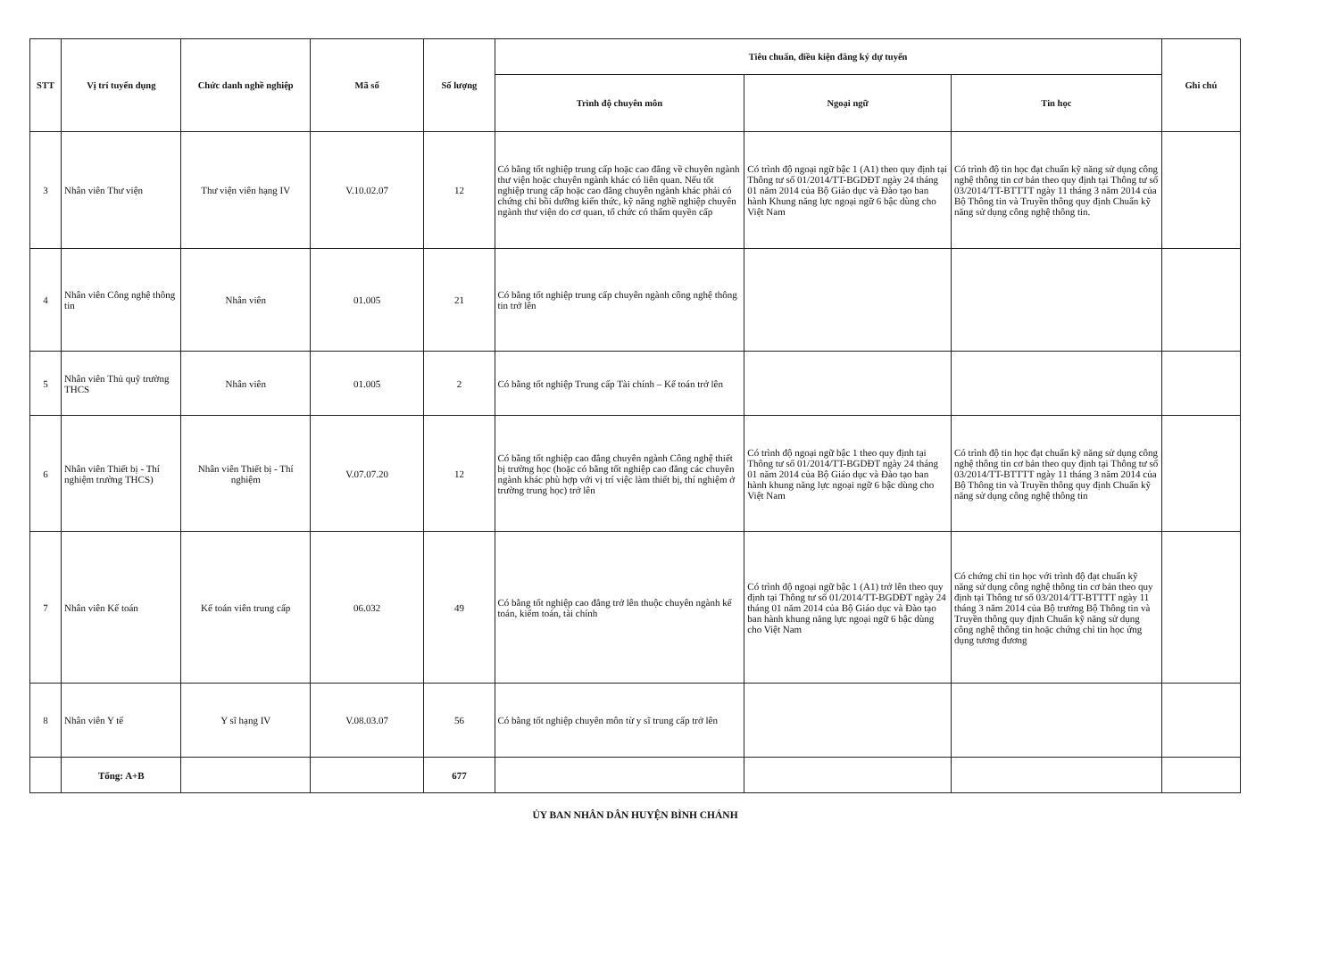| STT | Vị trí tuyển dụng | Chức danh nghề nghiệp | Mã số | Số lượng | Tiêu chuẩn, điều kiện đăng ký dự tuyển | | | Ghi chú |
| --- | --- | --- | --- | --- | --- | --- | --- | --- |
| | | | | | Trình độ chuyên môn | Ngoại ngữ | Tin học | |
| 3 | Nhân viên Thư viện | Thư viện viên hạng IV | V.10.02.07 | 12 | Có bằng tốt nghiệp trung cấp hoặc cao đẳng về chuyên ngành thư viện hoặc chuyên ngành khác có liên quan. Nếu tốt nghiệp trung cấp hoặc cao đẳng chuyên ngành khác phải có chứng chỉ bồi dưỡng kiến thức, kỹ năng nghề nghiệp chuyên ngành thư viện do cơ quan, tổ chức có thẩm quyền cấp | Có trình độ ngoại ngữ bậc 1 (A1) theo quy định tại Thông tư số 01/2014/TT-BGDĐT ngày 24 tháng 01 năm 2014 của Bộ Giáo dục và Đào tạo ban hành Khung năng lực ngoại ngữ 6 bậc dùng cho Việt Nam | Có trình độ tin học đạt chuẩn kỹ năng sử dụng công nghệ thông tin cơ bản theo quy định tại Thông tư số 03/2014/TT-BTTTT ngày 11 tháng 3 năm 2014 của Bộ Thông tin và Truyền thông quy định Chuẩn kỹ năng sử dụng công nghệ thông tin. | |
| 4 | Nhân viên Công nghệ thông tin | Nhân viên | 01.005 | 21 | Có bằng tốt nghiệp trung cấp chuyên ngành công nghệ thông tin trở lên | | | |
| 5 | Nhân viên Thủ quỹ trường THCS | Nhân viên | 01.005 | 2 | Có bằng tốt nghiệp Trung cấp Tài chính – Kế toán trở lên | | | |
| 6 | Nhân viên Thiết bị - Thí nghiệm trường THCS) | Nhân viên Thiết bị - Thí nghiệm | V.07.07.20 | 12 | Có bằng tốt nghiệp cao đẳng chuyên ngành Công nghệ thiết bị trường học (hoặc có bằng tốt nghiệp cao đẳng các chuyên ngành khác phù hợp với vị trí việc làm thiết bị, thí nghiệm ở trường trung học) trở lên | Có trình độ ngoại ngữ bậc 1 theo quy định tại Thông tư số 01/2014/TT-BGDĐT ngày 24 tháng 01 năm 2014 của Bộ Giáo dục và Đào tạo ban hành khung năng lực ngoại ngữ 6 bậc dùng cho Việt Nam | Có trình độ tin học đạt chuẩn kỹ năng sử dụng công nghệ thông tin cơ bản theo quy định tại Thông tư số 03/2014/TT-BTTTT ngày 11 tháng 3 năm 2014 của Bộ Thông tin và Truyền thông quy định Chuẩn kỹ năng sử dụng công nghệ thông tin | |
| 7 | Nhân viên Kế toán | Kế toán viên trung cấp | 06.032 | 49 | Có bằng tốt nghiệp cao đẳng trở lên thuộc chuyên ngành kế toán, kiểm toán, tài chính | Có trình độ ngoại ngữ bậc 1 (A1) trở lên theo quy định tại Thông tư số 01/2014/TT-BGDĐT ngày 24 tháng 01 năm 2014 của Bộ Giáo dục và Đào tạo ban hành khung năng lực ngoại ngữ 6 bậc dùng cho Việt Nam | Có chứng chỉ tin học với trình độ đạt chuẩn kỹ năng sử dụng công nghệ thông tin cơ bản theo quy định tại Thông tư số 03/2014/TT-BTTTT ngày 11 tháng 3 năm 2014 của Bộ trưởng Bộ Thông tin và Truyền thông quy định Chuẩn kỹ năng sử dụng công nghệ thông tin hoặc chứng chỉ tin học ứng dụng tương đương | |
| 8 | Nhân viên Y tế | Y sĩ hạng IV | V.08.03.07 | 56 | Có bằng tốt nghiệp chuyên môn từ y sĩ trung cấp trở lên | | | |
| | Tổng: A+B | | | 677 | | | | |
ỦY BAN NHÂN DÂN HUYỆN BÌNH CHÁNH